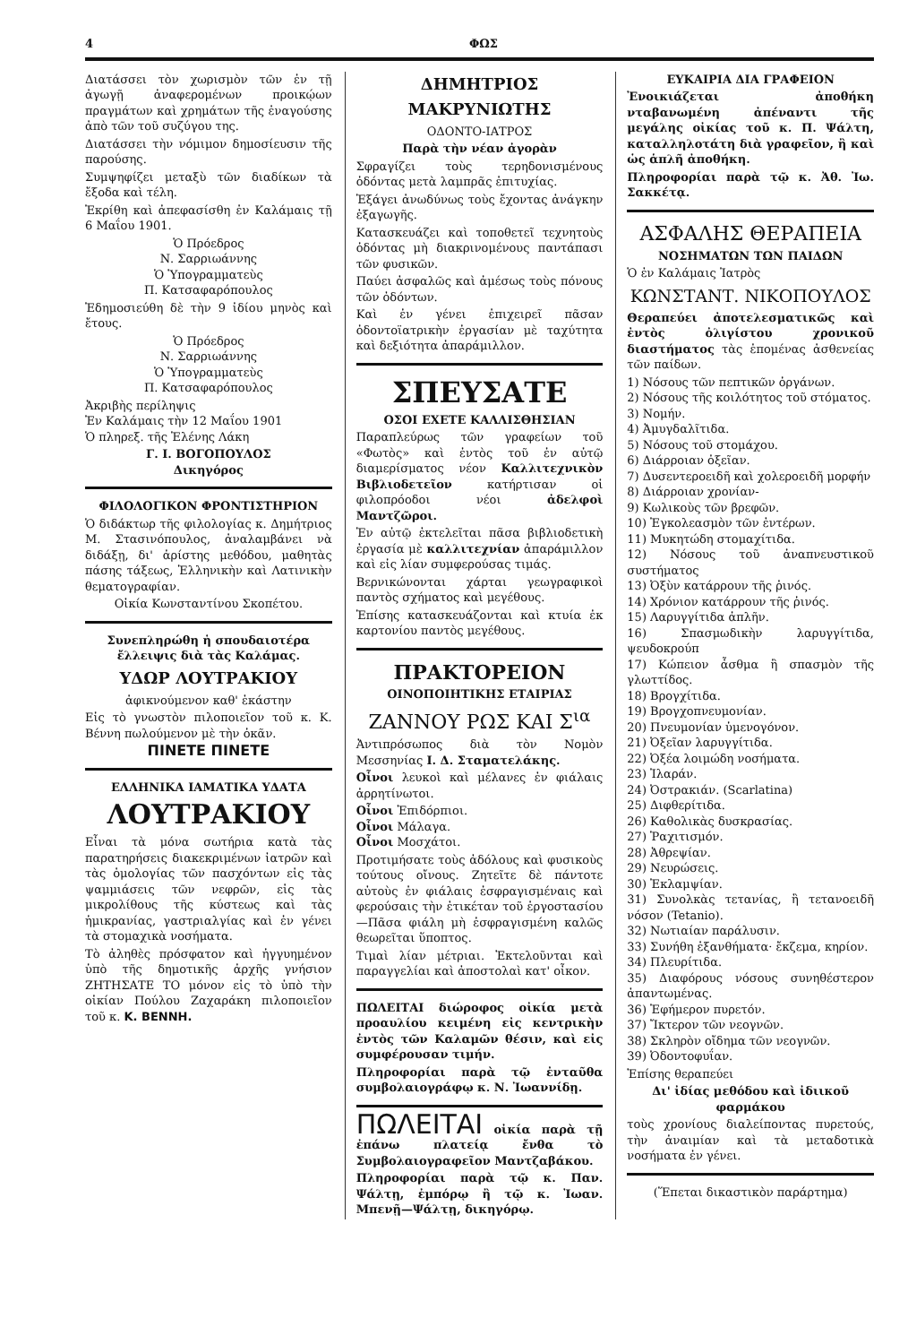4 ΦΩΣ
Διατάσσει τὸν χωρισμὸν τῶν ἐν τῇ ἀγωγῇ ἀναφερομένων προικῴων πραγμάτων καὶ χρημάτων τῆς ἐναγούσης ἀπὸ τῶν τοῦ συζύγου της.
Διατάσσει τὴν νόμιμον δημοσίευσιν τῆς παρούσης.
Συμψηφίζει μεταξὺ τῶν διαδίκων τὰ ἔξοδα καὶ τέλη.
Ἐκρίθη καὶ ἀπεφασίσθη ἐν Καλάμαις τῇ 6 Μαΐου 1901.
Ὁ Πρόεδρος
Ν. Σαρριωάννης
Ὁ Ὑπογραμματεὺς
Π. Κατσαφαρόπουλος
Ἐδημοσιεύθη δὲ τὴν 9 ἰδίου μηνὸς καὶ ἔτους.
Ὁ Πρόεδρος
Ν. Σαρριωάννης
Ὁ Ὑπογραμματεὺς
Π. Κατσαφαρόπουλος
Ἀκριβὴς περίληψις
Ἐν Καλάμαις τὴν 12 Μαΐου 1901
Ὁ πληρεξ. τῆς Ἑλένης Λάκη
Γ. Ι. ΒΟΓΟΠΟΥΛΟΣ
Δικηγόρος
ΦΙΛΟΛΟΓΙΚΟΝ ΦΡΟΝΤΙΣΤΗΡΙΟΝ
Ὁ διδάκτωρ τῆς φιλολογίας κ. Δημήτριος Μ. Στασινόπουλος, ἀναλαμβάνει νὰ διδάξῃ, δι' ἀρίστης μεθόδου, μαθητὰς πάσης τάξεως, Ἑλληνικὴν καὶ Λατινικὴν θεματογραφίαν.
Οἰκία Κωνσταντίνου Σκοπέτου.
Συνεπληρώθη ἡ σπουδαιοτέρα ἔλλειψις διὰ τὰς Καλάμας.
ΥΔΩΡ ΛΟΥΤΡΑΚΙΟΥ
ἀφικνούμενον καθ' ἑκάστην
Εἰς τὸ γνωστὸν πιλοποιεῖον τοῦ κ. Κ. Βέννη πωλούμενον μὲ τὴν ὀκᾶν.
ΠΙΝΕΤΕ ΠΙΝΕΤΕ
ΕΛΛΗΝΙΚΑ ΙΑΜΑΤΙΚΑ ΥΔΑΤΑ
ΛΟΥΤΡΑΚΙΟΥ
Εἶναι τὰ μόνα σωτήρια κατὰ τὰς παρατηρήσεις διακεκριμένων ἰατρῶν καὶ τὰς ὁμολογίας τῶν πασχόντων εἰς τὰς ψαμμιάσεις τῶν νεφρῶν, εἰς τὰς μικρολίθους τῆς κύστεως καὶ τὰς ἡμικρανίας, γαστριαλγίας καὶ ἐν γένει τὰ στομαχικὰ νοσήματα.
Τὸ ἀληθὲς πρόσφατον καὶ ἠγγυημένον ὑπὸ τῆς δημοτικῆς ἀρχῆς γνήσιον ΖΗΤΗΣΑΤΕ ΤΟ μόνον εἰς τὸ ὑπὸ τὴν οἰκίαν Πούλου Ζαχαράκη πιλοποιεῖον τοῦ κ. Κ. ΒΕΝΝΗ.
ΔΗΜΗΤΡΙΟΣ ΜΑΚΡΥΝΙΩΤΗΣ
ΟΔΟΝΤΟ-ΙΑΤΡΟΣ
Παρὰ τὴν νέαν ἀγορὰν
Σφραγίζει τοὺς τερηδονισμένους ὀδόντας μετὰ λαμπρᾶς ἐπιτυχίας.
Ἐξάγει ἀνωδύνως τοὺς ἔχοντας ἀνάγκην ἐξαγωγῆς.
Κατασκευάζει καὶ τοποθετεῖ τεχνητοὺς ὀδόντας μὴ διακρινομένους παντάπασι τῶν φυσικῶν.
Παύει ἀσφαλῶς καὶ ἀμέσως τοὺς πόνους τῶν ὀδόντων.
Καὶ ἐν γένει ἐπιχειρεῖ πᾶσαν ὀδοντοϊατρικὴν ἐργασίαν μὲ ταχύτητα καὶ δεξιότητα ἀπαράμιλλον.
ΣΠΕΥΣΑΤΕ
ΟΣΟΙ ΕΧΕΤΕ ΚΑΛΛΙΣΘΗΣΙΑΝ
Παραπλεύρως τῶν γραφείων τοῦ «Φωτὸς» καὶ ἐντὸς τοῦ ἐν αὐτῷ διαμερίσματος νέον Καλλιτεχνικὸν Βιβλιοδετεῖον κατήρτισαν οἱ φιλοπρόοδοι νέοι ἀδελφοὶ Μαντζῶροι.
Ἐν αὐτῷ ἐκτελεῖται πᾶσα βιβλιοδετικὴ ἐργασία μὲ καλλιτεχνίαν ἀπαράμιλλον καὶ εἰς λίαν συμφερούσας τιμάς.
Βερνικώνονται χάρται γεωγραφικοὶ παντὸς σχήματος καὶ μεγέθους.
Ἐπίσης κατασκευάζονται καὶ κτυία ἐκ καρτονίου παντὸς μεγέθους.
ΠΡΑΚΤΟΡΕΙΟΝ
ΟΙΝΟΠΟΙΗΤΙΚΗΣ ΕΤΑΙΡΙΑΣ
ΖΑΝΝΟΥ ΡΩΣ ΚΑΙ Σ<sup>ια</sup>
Ἀντιπρόσωπος διὰ τὸν Νομὸν Μεσσηνίας Ι. Δ. Σταματελάκης.
Οἶνοι λευκοὶ καὶ μέλανες ἐν φιάλαις ἀρρητίνωτοι.
Οἶνοι Ἐπιδόρπιοι.
Οἶνοι Μάλαγα.
Οἶνοι Μοσχάτοι.
Προτιμήσατε τοὺς ἀδόλους καὶ φυσικοὺς τούτους οἴνους. Ζητεῖτε δὲ πάντοτε αὐτοὺς ἐν φιάλαις ἐσφραγισμέναις καὶ φερούσαις τὴν ἐτικέταν τοῦ ἐργοστασίου—Πᾶσα φιάλη μὴ ἐσφραγισμένη καλῶς θεωρεῖται ὕποπτος.
Τιμαὶ λίαν μέτριαι. Ἐκτελοῦνται καὶ παραγγελίαι καὶ ἀποστολαὶ κατ' οἶκον.
ΠΩΛΕΙΤΑΙ διώροφος οἰκία μετὰ προαυλίου κειμένη εἰς κεντρικὴν ἐντὸς τῶν Καλαμῶν θέσιν, καὶ εἰς συμφέρουσαν τιμήν.
Πληροφορίαι παρὰ τῷ ἐνταῦθα συμβολαιογράφῳ κ. Ν. Ἰωαννίδῃ.
ΠΩΛΕΙΤΑΙ οἰκία παρὰ τῇ ἐπάνω πλατείᾳ ἔνθα τὸ Συμβολαιογραφεῖον Μαντζαβάκου.
Πληροφορίαι παρὰ τῷ κ. Παν. Ψάλτῃ, ἐμπόρῳ ἢ τῷ κ. Ἰωαν. Μπενῇ—Ψάλτῃ, δικηγόρῳ.
ΕΥΚΑΙΡΙΑ ΔΙΑ ΓΡΑΦΕΙΟΝ
Ἐνοικιάζεται ἀποθήκη νταβανωμένη ἀπέναντι τῆς μεγάλης οἰκίας τοῦ κ. Π. Ψάλτη, καταλληλοτάτη διὰ γραφεῖον, ἢ καὶ ὡς ἁπλῆ ἀποθήκη.
Πληροφορίαι παρὰ τῷ κ. Ἀθ. Ἰω. Σακκέτᾳ.
ΑΣΦΑΛΗΣ ΘΕΡΑΠΕΙΑ
ΝΟΣΗΜΑΤΩΝ ΤΩΝ ΠΑΙΔΩΝ
Ὁ ἐν Καλάμαις Ἰατρὸς
ΚΩΝΣΤΑΝΤ. ΝΙΚΟΠΟΥΛΟΣ
Θεραπεύει ἀποτελεσματικῶς καὶ ἐντὸς ὀλιγίστου χρονικοῦ διαστήματος τὰς ἑπομένας ἀσθενείας τῶν παίδων.
1) Νόσους τῶν πεπτικῶν ὀργάνων.
2) Νόσους τῆς κοιλότητος τοῦ στόματος.
3) Νομήν.
4) Ἀμυγδαλῖτιδα.
5) Νόσους τοῦ στομάχου.
6) Διάρροιαν ὀξεῖαν.
7) Δυσεντεροειδῆ καὶ χολεροειδῆ μορφήν
8) Διάρροιαν χρονίαν-
9) Κωλικοὺς τῶν βρεφῶν.
10) Ἐγκολεασμὸν τῶν ἐντέρων.
11) Μυκητώδη στομαχίτιδα.
12) Νόσους τοῦ ἀναπνευστικοῦ συστήματος
13) Ὀξὺν κατάρρουν τῆς ῥινός.
14) Χρόνιον κατάρρουν τῆς ῥινός.
15) Λαρυγγίτιδα ἁπλῆν.
16) Σπασμωδικὴν λαρυγγίτιδα, ψευδοκρούπ
17) Κώπειον ἆσθμα ἢ σπασμὸν τῆς γλωττίδος.
18) Βρογχίτιδα.
19) Βρογχοπνευμονίαν.
20) Πνευμονίαν ὑμενογόνον.
21) Ὀξεῖαν λαρυγγίτιδα.
22) Ὀξέα λοιμώδη νοσήματα.
23) Ἰλαράν.
24) Ὀστρακιάν. (Scarlatina)
25) Διφθερίτιδα.
26) Καθολικὰς δυσκρασίας.
27) Ῥαχιτισμόν.
28) Ἀθρεψίαν.
29) Νευρώσεις.
30) Ἐκλαμψίαν.
31) Συνολκὰς τετανίας, ἢ τετανοειδῆ νόσον (Tetanio).
32) Νωτιαίαν παράλυσιν.
33) Συνήθη ἐξανθήματα· ἔκζεμα, κηρίον.
34) Πλευρίτιδα.
35) Διαφόρους νόσους συνηθέστερον ἀπαντωμένας.
36) Ἐφήμερον πυρετόν.
37) Ἴκτερον τῶν νεογνῶν.
38) Σκληρὸν οἴδημα τῶν νεογνῶν.
39) Ὀδοντοφυΐαν.
Ἐπίσης θεραπεύει
Δι' ἰδίας μεθόδου καὶ ἰδιικοῦ φαρμάκου
τοὺς χρονίους διαλείποντας πυρετούς, τὴν ἀναιμίαν καὶ τὰ μεταδοτικὰ νοσήματα ἐν γένει.
(Ἕπεται δικαστικὸν παράρτημα)